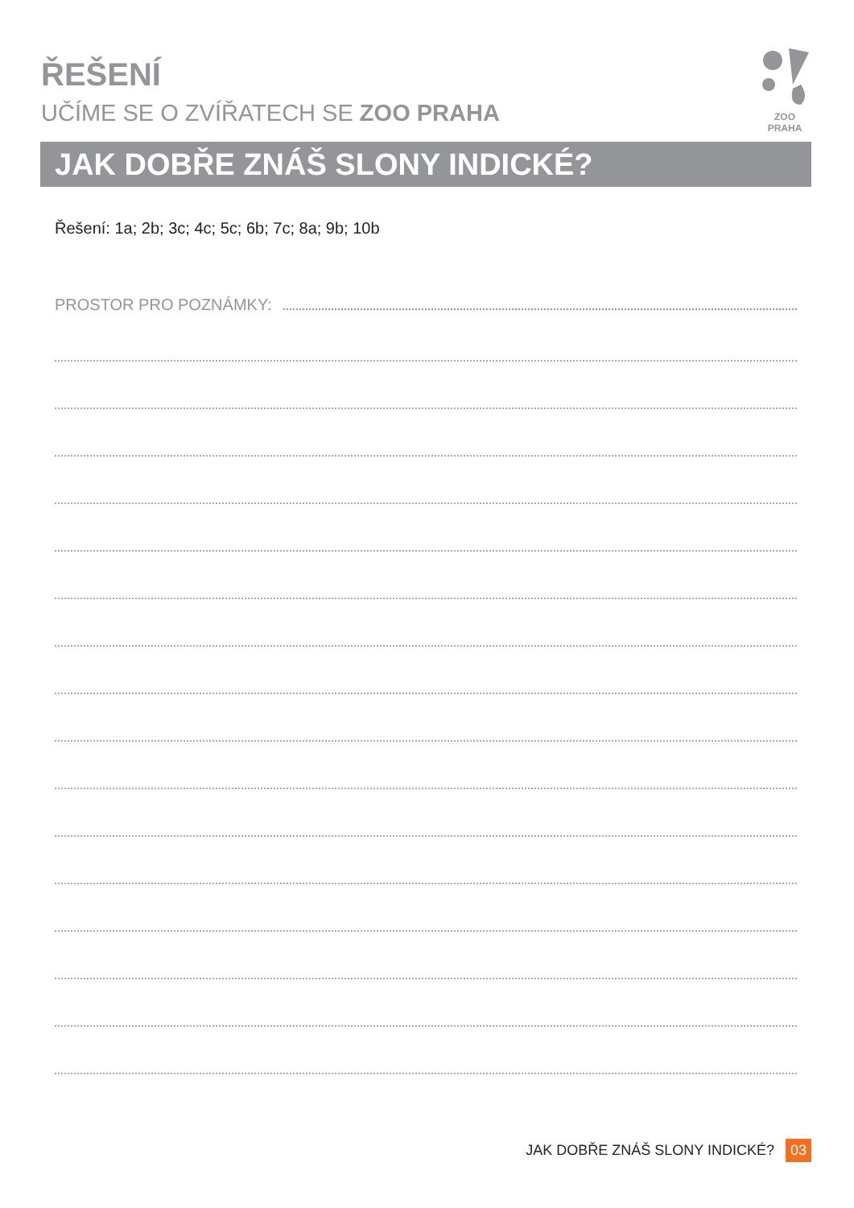ŘEŠENÍ
UČÍME SE O ZVÍŘATECH SE ZOO PRAHA
ZOO PRAHA
JAK DOBŘE ZNÁŠ SLONY INDICKÉ?
Řešení: 1a; 2b; 3c; 4c; 5c; 6b; 7c; 8a; 9b; 10b
PROSTOR PRO POZNÁMKY:
JAK DOBŘE ZNÁŠ SLONY INDICKÉ? 03